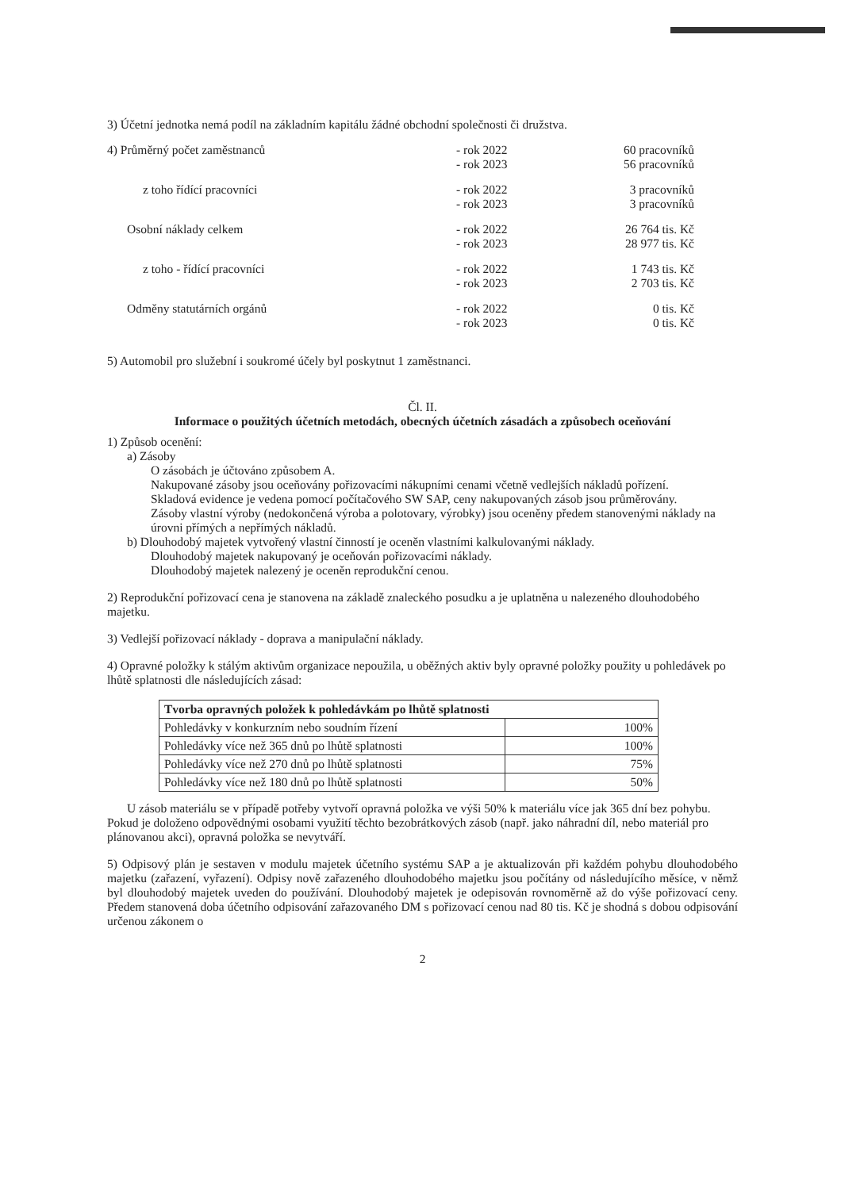3) Účetní jednotka nemá podíl na základním kapitálu žádné obchodní společnosti či družstva.
4) Průměrný počet zaměstnanců - rok 2022
- rok 2023
60 pracovníků
56 pracovníků
z toho řídící pracovníci - rok 2022
- rok 2023
3 pracovníků
3 pracovníků
Osobní náklady celkem - rok 2022
- rok 2023
26 764 tis. Kč
28 977 tis. Kč
z toho - řídící pracovníci - rok 2022
- rok 2023
1 743 tis. Kč
2 703 tis. Kč
Odměny statutárních orgánů - rok 2022
- rok 2023
0 tis. Kč
0 tis. Kč
5) Automobil pro služební i soukromé účely byl poskytnut 1 zaměstnanci.
Čl. II.
Informace o použitých účetních metodách, obecných účetních zásadách a způsobech oceňování
1) Způsob ocenění:
a) Zásoby
O zásobách je účtováno způsobem A.
Nakupované zásoby jsou oceňovány pořizovacími nákupními cenami včetně vedlejších nákladů pořízení.
Skladová evidence je vedena pomocí počítačového SW SAP, ceny nakupovaných zásob jsou průměrovány.
Zásoby vlastní výroby (nedokončená výroba a polotovary, výrobky) jsou oceněny předem stanovenými náklady na úrovni přímých a nepřímých nákladů.
b) Dlouhodobý majetek vytvořený vlastní činností je oceněn vlastními kalkulovanými náklady.
Dlouhodobý majetek nakupovaný je oceňován pořizovacími náklady.
Dlouhodobý majetek nalezený je oceněn reprodukční cenou.
2) Reprodukční pořizovací cena je stanovena na základě znaleckého posudku a je uplatněna u nalezeného dlouhodobého majetku.
3) Vedlejší pořizovací náklady - doprava a manipulační náklady.
4) Opravné položky k stálým aktivům organizace nepoužila, u oběžných aktiv byly opravné položky použity u pohledávek po lhůtě splatnosti dle následujících zásad:
| Tvorba opravných položek k pohledávkám po lhůtě splatnosti | |
| --- | --- |
| Pohledávky v konkurzním nebo soudním řízení | 100% |
| Pohledávky více než 365 dnů po lhůtě splatnosti | 100% |
| Pohledávky více než 270 dnů po lhůtě splatnosti | 75% |
| Pohledávky více než 180 dnů po lhůtě splatnosti | 50% |
U zásob materiálu se v případě potřeby vytvoří opravná položka ve výši 50% k materiálu více jak 365 dní bez pohybu. Pokud je doloženo odpovědnými osobami využití těchto bezobrátkových zásob (např. jako náhradní díl, nebo materiál pro plánovanou akci), opravná položka se nevytváří.
5) Odpisový plán je sestaven v modulu majetek účetního systému SAP a je aktualizován při každém pohybu dlouhodobého majetku (zařazení, vyřazení). Odpisy nově zařazeného dlouhodobého majetku jsou počítány od následujícího měsíce, v němž byl dlouhodobý majetek uveden do používání. Dlouhodobý majetek je odepisován rovnoměrně až do výše pořizovací ceny. Předem stanovená doba účetního odpisování zařazovaného DM s pořizovací cenou nad 80 tis. Kč je shodná s dobou odpisování určenou zákonem o
2